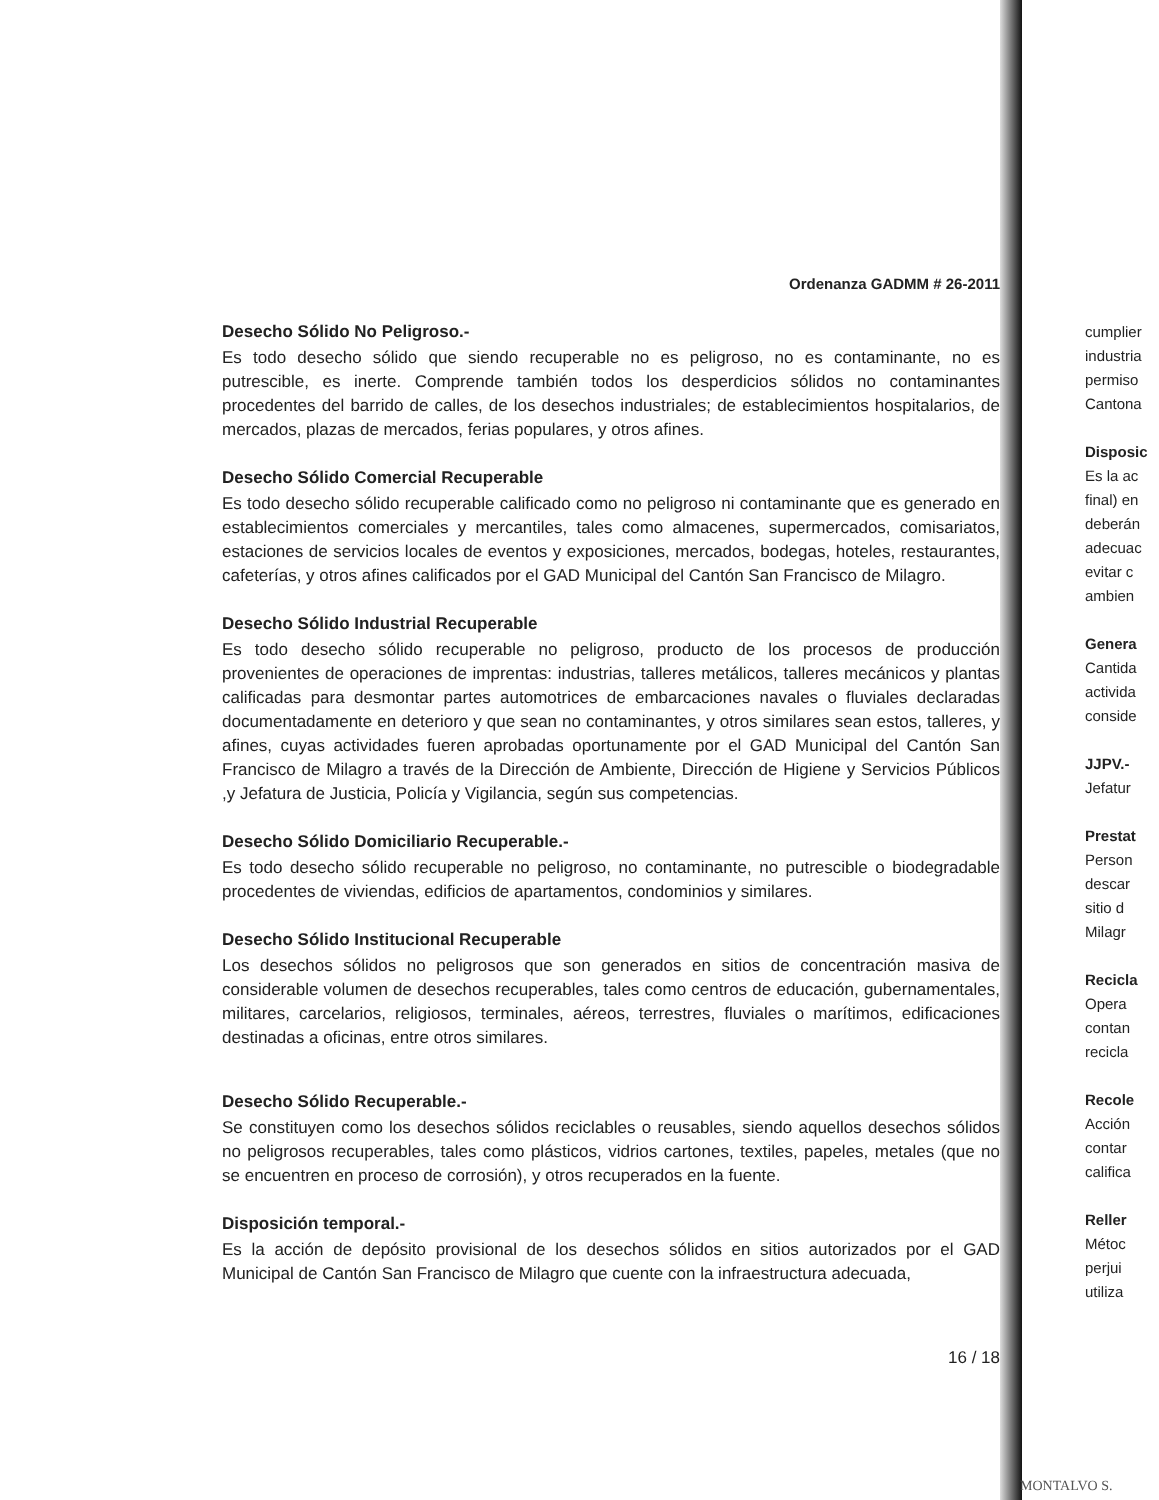Ordenanza GADMM # 26-2011
Desecho Sólido No Peligroso.-
Es todo desecho sólido que siendo recuperable no es peligroso, no es contaminante, no es putrescible, es inerte. Comprende también todos los desperdicios sólidos no contaminantes procedentes del barrido de calles, de los desechos industriales; de establecimientos hospitalarios, de mercados, plazas de mercados, ferias populares, y otros afines.
Desecho Sólido Comercial Recuperable
Es todo desecho sólido recuperable calificado como no peligroso ni contaminante que es generado en establecimientos comerciales y mercantiles, tales como almacenes, supermercados, comisariatos, estaciones de servicios locales de eventos y exposiciones, mercados, bodegas, hoteles, restaurantes, cafeterías, y otros afines calificados por el GAD Municipal del Cantón San Francisco de Milagro.
Desecho Sólido Industrial Recuperable
Es todo desecho sólido recuperable no peligroso, producto de los procesos de producción provenientes de operaciones de imprentas: industrias, talleres metálicos, talleres mecánicos y plantas calificadas para desmontar partes automotrices de embarcaciones navales o fluviales declaradas documentadamente en deterioro y que sean no contaminantes, y otros similares sean estos, talleres, y afines, cuyas actividades fueren aprobadas oportunamente por el GAD Municipal del Cantón San Francisco de Milagro a través de la Dirección de Ambiente, Dirección de Higiene y Servicios Públicos ,y Jefatura de Justicia, Policía y Vigilancia, según sus competencias.
Desecho Sólido Domiciliario Recuperable.-
Es todo desecho sólido recuperable no peligroso, no contaminante, no putrescible o biodegradable procedentes de viviendas, edificios de apartamentos, condominios y similares.
Desecho Sólido Institucional Recuperable
Los desechos sólidos no peligrosos que son generados en sitios de concentración masiva de considerable volumen de desechos recuperables, tales como centros de educación, gubernamentales, militares, carcelarios, religiosos, terminales, aéreos, terrestres, fluviales o marítimos, edificaciones destinadas a oficinas, entre otros similares.
Desecho Sólido Recuperable.-
Se constituyen como los desechos sólidos reciclables o reusables, siendo aquellos desechos sólidos no peligrosos recuperables, tales como plásticos, vidrios cartones, textiles, papeles, metales (que no se encuentren en proceso de corrosión), y otros recuperados en la fuente.
Disposición temporal.-
Es la acción de depósito provisional de los desechos sólidos en sitios autorizados por el GAD Municipal de Cantón San Francisco de Milagro que cuente con la infraestructura adecuada,
16 / 18
cumplier
industria
permiso
Cantona
Disposic
Es la ac
final) en
deberán
adecuac
evitar c
ambien
Genera
Cantida
activida
conside
JJPV.-
Jefatur
Prestat
Person
descar
sitio d
Milagr
Recicla
Opera
contan
recicla
Recole
Acción
contar
califica
Reller
Métoc
perjui
utiliza
MONTALVO S.